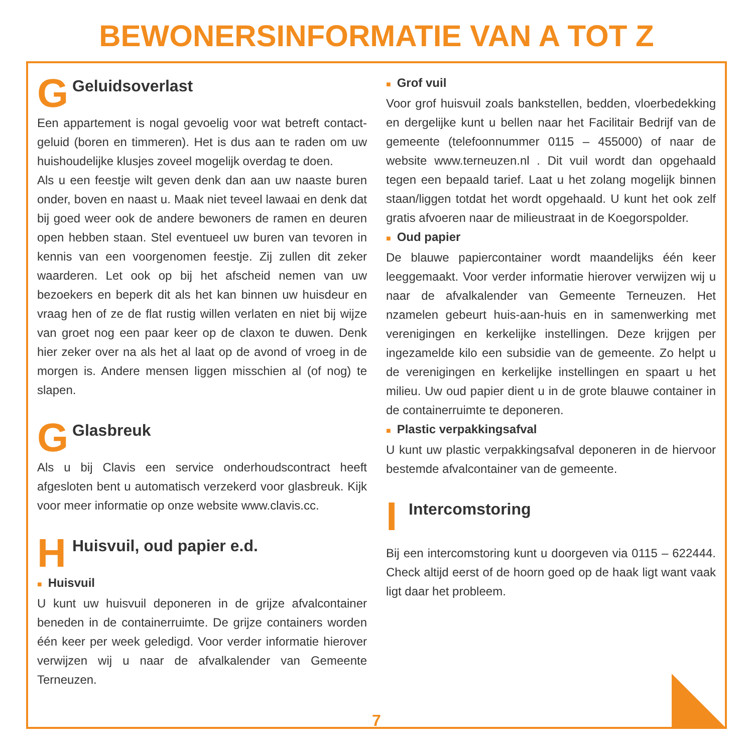BEWONERSINFORMATIE VAN A TOT Z
G
Geluidsoverlast
Een appartement is nogal gevoelig voor wat betreft contact­geluid (boren en timmeren). Het is dus aan te raden om uw huishoudelijke klusjes zoveel mogelijk overdag te doen.
Als u een feestje wilt geven denk dan aan uw naaste buren onder, boven en naast u. Maak niet teveel lawaai en denk dat bij goed weer ook de andere bewoners de ramen en deuren open hebben staan. Stel eventueel uw buren van tevoren in kennis van een voorgenomen feestje. Zij zullen dit zeker waarderen. Let ook op bij het afscheid nemen van uw bezoekers en beperk dit als het kan binnen uw huisdeur en vraag hen of ze de flat rustig willen verlaten en niet bij wijze van groet nog een paar keer op de claxon te duwen. Denk hier zeker over na als het al laat op de avond of vroeg in de morgen is. Andere mensen liggen misschien al (of nog) te slapen.
G
Glasbreuk
Als u bij Clavis een service onderhoudscontract heeft afgesloten bent u automatisch verzekerd voor glasbreuk. Kijk voor meer informatie op onze website www.clavis.cc.
H
Huisvuil, oud papier e.d.
■ Huisvuil
U kunt uw huisvuil deponeren in de grijze afvalcontainer beneden in de containerruimte. De grijze containers worden één keer per week geledigd. Voor verder informatie hierover verwijzen wij u naar de afvalkalender van Gemeente Terneuzen.
■ Grof vuil
Voor grof huisvuil zoals bankstellen, bedden, vloerbedek­king en dergelijke kunt u bellen naar het Facilitair Bedrijf van de gemeente (telefoonnummer 0115 – 455000) of naar de website www.terneuzen.nl . Dit vuil wordt dan opgehaald tegen een bepaald tarief. Laat u het zolang mogelijk binnen staan/liggen totdat het wordt opgehaald. U kunt het ook zelf gratis afvoeren naar de milieustraat in de Koegorspolder.
■ Oud papier
De blauwe papiercontainer wordt maandelijks één keer leeggemaakt. Voor verder informatie hierover verwijzen wij u naar de afvalkalender van Gemeente Terneuzen. Het nzamelen gebeurt huis-aan-huis en in samenwerking met verenigingen en kerkelijke instellingen. Deze krijgen per ingezamelde kilo een subsidie van de gemeente. Zo helpt u de verenigingen en kerkelijke instellingen en spaart u het milieu. Uw oud papier dient u in de grote blauwe container in de containerruimte te deponeren.
■ Plastic verpakkingsafval
U kunt uw plastic verpakkingsafval deponeren in de hiervoor bestemde afvalcontainer van de gemeente.
I
Intercomstoring
Bij een intercomstoring kunt u doorgeven via 0115 – 622444. Check altijd eerst of de hoorn goed op de haak ligt want vaak ligt daar het probleem.
7